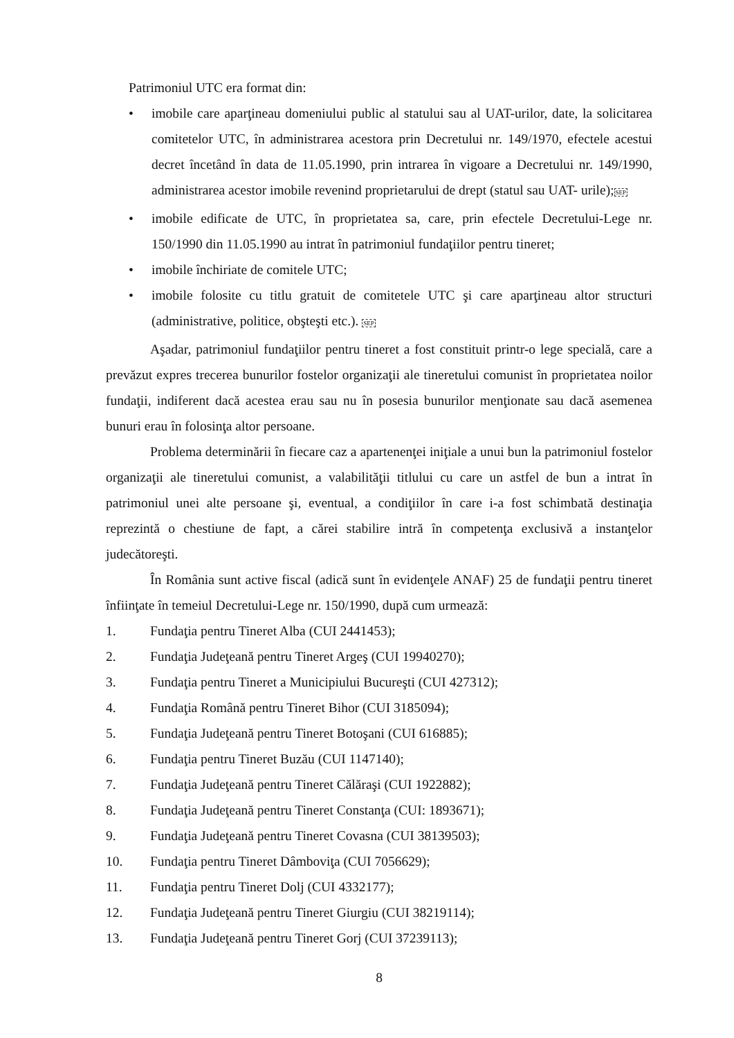Patrimoniul UTC era format din:
• imobile care aparţineau domeniului public al statului sau al UAT-urilor, date, la solicitarea comitetelor UTC, în administrarea acestora prin Decretului nr. 149/1970, efectele acestui decret încetând în data de 11.05.1990, prin intrarea în vigoare a Decretului nr. 149/1990, administrarea acestor imobile revenind proprietarului de drept (statul sau UAT- urile);SEP
• imobile edificate de UTC, în proprietatea sa, care, prin efectele Decretului-Lege nr. 150/1990 din 11.05.1990 au intrat în patrimoniul fundaţiilor pentru tineret;
• imobile închiriate de comitele UTC;
• imobile folosite cu titlu gratuit de comitetele UTC şi care aparţineau altor structuri (administrative, politice, obşteşti etc.). SEP
Aşadar, patrimoniul fundaţiilor pentru tineret a fost constituit printr-o lege specială, care a prevăzut expres trecerea bunurilor fostelor organizaţii ale tineretului comunist în proprietatea noilor fundaţii, indiferent dacă acestea erau sau nu în posesia bunurilor menţionate sau dacă asemenea bunuri erau în folosinţa altor persoane.
Problema determinării în fiecare caz a apartenenţei iniţiale a unui bun la patrimoniul fostelor organizaţii ale tineretului comunist, a valabilităţii titlului cu care un astfel de bun a intrat în patrimoniul unei alte persoane şi, eventual, a condiţiilor în care i-a fost schimbată destinaţia reprezintă o chestiune de fapt, a cărei stabilire intră în competenţa exclusivă a instanţelor judecătoreşti.
În România sunt active fiscal (adică sunt în evidenţele ANAF) 25 de fundaţii pentru tineret înfiinţate în temeiul Decretului-Lege nr. 150/1990, după cum urmează:
1. Fundaţia pentru Tineret Alba (CUI 2441453);
2. Fundaţia Judeţeană pentru Tineret Argeş (CUI 19940270);
3. Fundaţia pentru Tineret a Municipiului Bucureşti (CUI 427312);
4. Fundaţia Română pentru Tineret Bihor (CUI 3185094);
5. Fundaţia Judeţeană pentru Tineret Botoşani (CUI 616885);
6. Fundaţia pentru Tineret Buzău (CUI 1147140);
7. Fundaţia Judeţeană pentru Tineret Călăraşi (CUI 1922882);
8. Fundaţia Judeţeană pentru Tineret Constanţa (CUI: 1893671);
9. Fundaţia Judeţeană pentru Tineret Covasna (CUI 38139503);
10. Fundaţia pentru Tineret Dâmboviţa (CUI 7056629);
11. Fundaţia pentru Tineret Dolj (CUI 4332177);
12. Fundaţia Judeţeană pentru Tineret Giurgiu (CUI 38219114);
13. Fundaţia Judeţeană pentru Tineret Gorj (CUI 37239113);
8